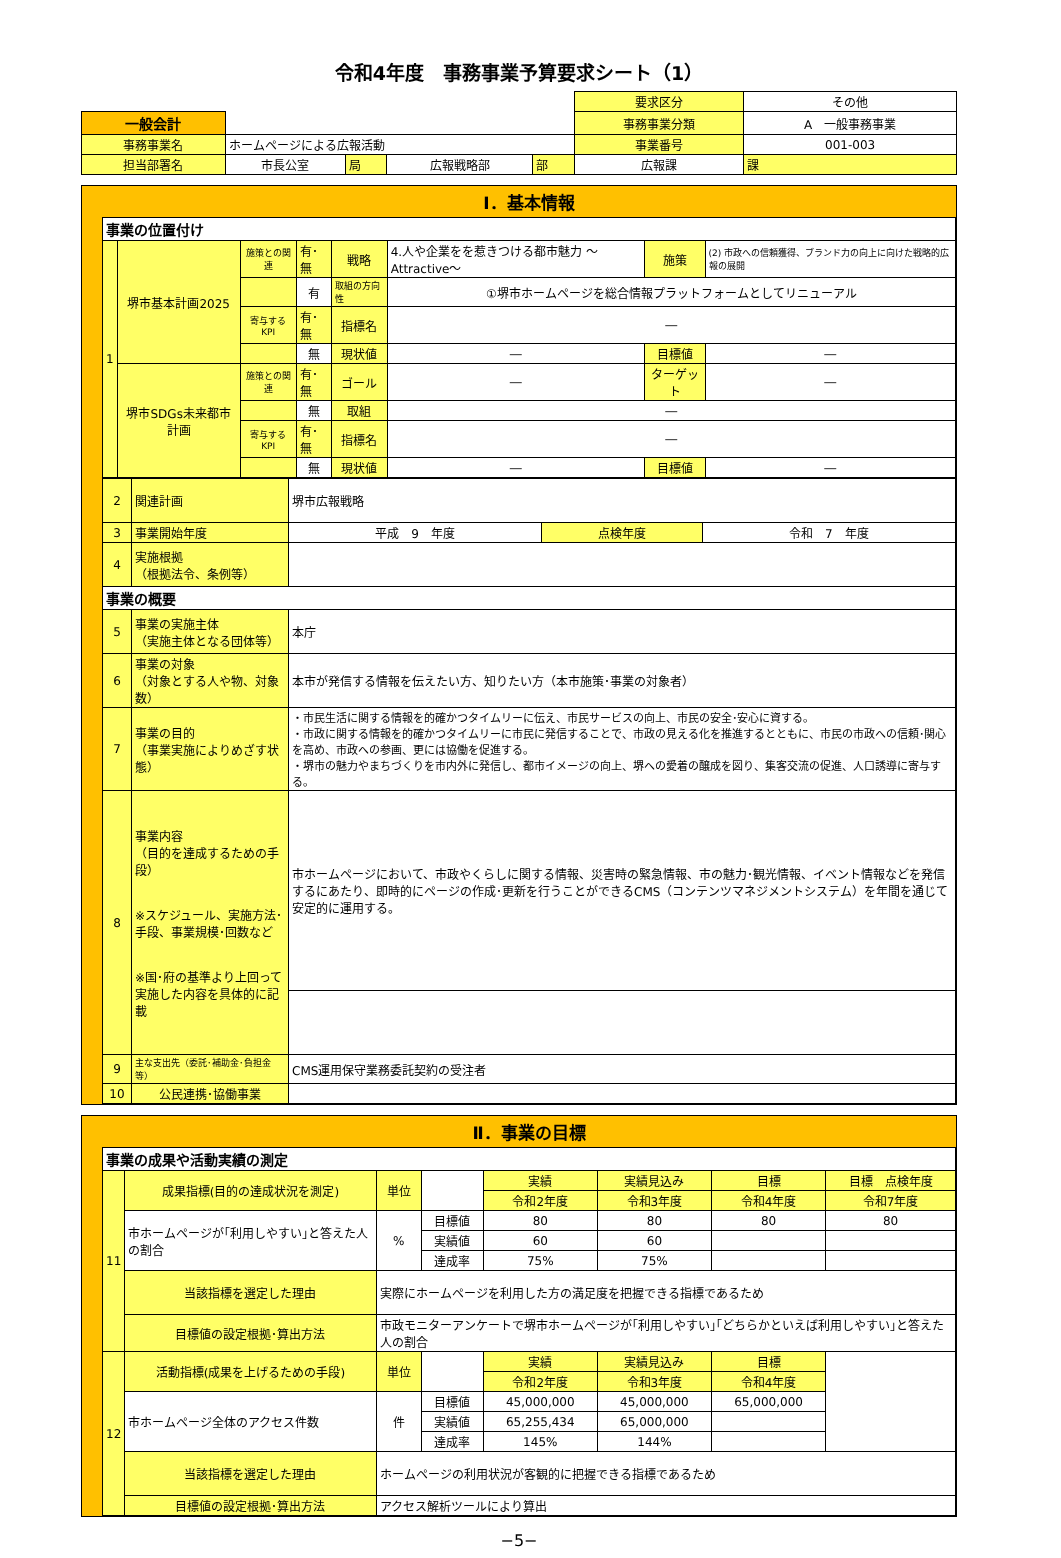令和4年度　事務事業予算要求シート（1）
| | | | | | | 要求区分 | その他 |
| 一般会計 | | | | | | 事務事業分類 | A 一般事務事業 |
| 事務事業名 | ホームページによる広報活動 | | | | | 事業番号 | 001-003 |
| 担当部署名 | 市長公室 | 局 | 広報戦略部 | 部 | 広報課 | | 課 |
Ⅰ．基本情報
| 事業の位置付け | | | | | | | |
| 1 | 堺市基本計画2025 | 施策との関連 | 有･無 | 戦略 | 4.人や企業をを惹きつける都市魅力 ～Attractive～ | 施策 | (2) 市政への信頼獲得、ブランド力の向上に向けた戦略的広報の展開 |
| | | | 有 | 取組の方向性 | ①堺市ホームページを総合情報プラットフォームとしてリニューアル | | |
| | | 寄与するKPI | 有･無 | 指標名 | ― | | |
| | | | 無 | 現状値 | ― | 目標値 | ― |
| | 堺市SDGs未来都市計画 | 施策との関連 | 有･無 | ゴール | ― | ターゲット | ― |
| | | | 無 | 取組 | ― | | |
| | | 寄与するKPI | 有･無 | 指標名 | ― | | |
| | | | 無 | 現状値 | ― | 目標値 | ― |
| 2 | 関連計画 | 堺市広報戦略 | | |
| 3 | 事業開始年度 | 平成 9 年度 | 点検年度 | 令和 7 年度 |
| 4 | 実施根拠 （根拠法令、条例等） | | | |
| 事業の概要 | | | | |
| 5 | 事業の実施主体 （実施主体となる団体等） | 本庁 | | |
| 6 | 事業の対象 （対象とする人や物、対象数） | 本市が発信する情報を伝えたい方、知りたい方（本市施策･事業の対象者） | | |
| 7 | 事業の目的 （事業実施によりめざす状態） | ・市民生活に関する情報を的確かつタイムリーに伝え、市民サービスの向上、市民の安全･安心に資する。 ・市政に関する情報を的確かつタイムリーに市民に発信することで、市政の見える化を推進するとともに、市民の市政への信頼･関心を高め、市政への参画、更には協働を促進する。 ・堺市の魅力やまちづくりを市内外に発信し、都市イメージの向上、堺への愛着の醸成を図り、集客交流の促進、人口誘導に寄与する。 | | |
| 8 | 事業内容 （目的を達成するための手段） ※スケジュール、実施方法･手段、事業規模･回数など ※国･府の基準より上回って実施した内容を具体的に記載 | 市ホームページにおいて、市政やくらしに関する情報、災害時の緊急情報、市の魅力･観光情報、イベント情報などを発信するにあたり、即時的にページの作成･更新を行うことができるCMS（コンテンツマネジメントシステム）を年間を通じて安定的に運用する。 | | |
| 9 | 主な支出先（委託･補助金･負担金等） | CMS運用保守業務委託契約の受注者 | | |
| 10 | 公民連携･協働事業 | | | |
Ⅱ．事業の目標
| 事業の成果や活動実績の測定 | | | | | | | |
| 11 | 成果指標(目的の達成状況を測定) | 単位 | | 実績 | 実績見込み | 目標 | 目標 点検年度 |
| | | | | 令和2年度 | 令和3年度 | 令和4年度 | 令和7年度 |
| | 市ホームページが｢利用しやすい｣と答えた人の割合 | % | 目標値 | 80 | 80 | 80 | 80 |
| | | | 実績値 | 60 | 60 | | |
| | | | 達成率 | 75% | 75% | | |
| | 当該指標を選定した理由 | 実際にホームページを利用した方の満足度を把握できる指標であるため | | | | | |
| | 目標値の設定根拠･算出方法 | 市政モニターアンケートで堺市ホームページが｢利用しやすい｣｢どちらかといえば利用しやすい｣と答えた人の割合 | | | | | |
| 12 | 活動指標(成果を上げるための手段) | 単位 | | 実績 | 実績見込み | 目標 | |
| | | | | 令和2年度 | 令和3年度 | 令和4年度 | |
| | 市ホームページ全体のアクセス件数 | 件 | 目標値 | 45,000,000 | 45,000,000 | 65,000,000 | |
| | | | 実績値 | 65,255,434 | 65,000,000 | | |
| | | | 達成率 | 145% | 144% | | |
| | 当該指標を選定した理由 | ホームページの利用状況が客観的に把握できる指標であるため | | | | | |
| | 目標値の設定根拠･算出方法 | アクセス解析ツールにより算出 | | | | | |
−5−